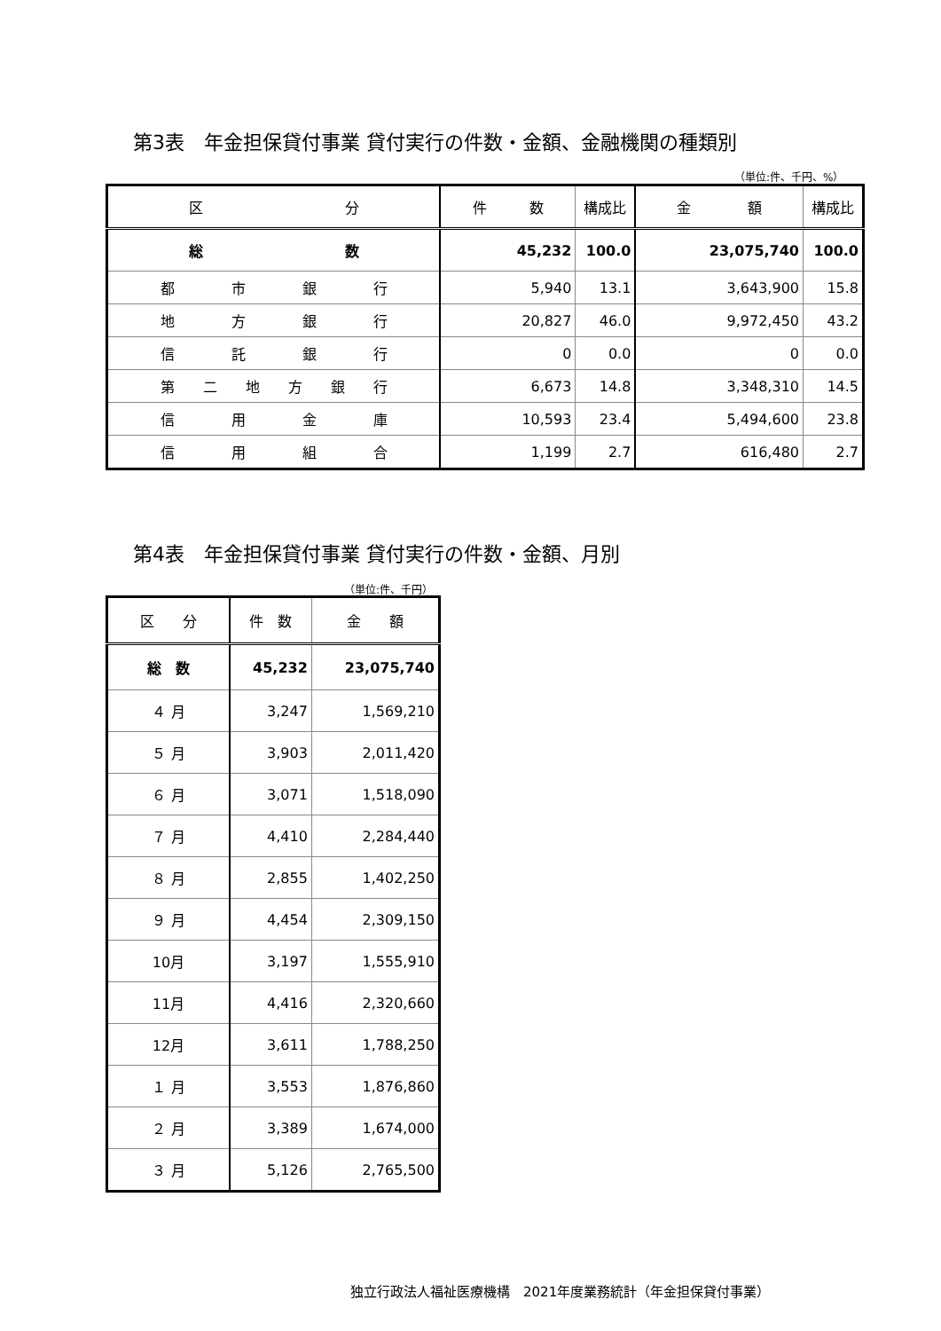第3表　年金担保貸付事業 貸付実行の件数・金額、金融機関の種類別
（単位:件、千円、%）
| 区 分 | 件 数 | 構成比 | 金 額 | 構成比 |
| --- | --- | --- | --- | --- |
| 総 数 | 45,232 | 100.0 | 23,075,740 | 100.0 |
| 都 市 銀 行 | 5,940 | 13.1 | 3,643,900 | 15.8 |
| 地 方 銀 行 | 20,827 | 46.0 | 9,972,450 | 43.2 |
| 信 託 銀 行 | 0 | 0.0 | 0 | 0.0 |
| 第 二 地 方 銀 行 | 6,673 | 14.8 | 3,348,310 | 14.5 |
| 信 用 金 庫 | 10,593 | 23.4 | 5,494,600 | 23.8 |
| 信 用 組 合 | 1,199 | 2.7 | 616,480 | 2.7 |
第4表　年金担保貸付事業 貸付実行の件数・金額、月別
（単位:件、千円）
| 区 分 | 件 数 | 金 額 |
| --- | --- | --- |
| 総 数 | 45,232 | 23,075,740 |
| ４ 月 | 3,247 | 1,569,210 |
| ５ 月 | 3,903 | 2,011,420 |
| ６ 月 | 3,071 | 1,518,090 |
| ７ 月 | 4,410 | 2,284,440 |
| ８ 月 | 2,855 | 1,402,250 |
| ９ 月 | 4,454 | 2,309,150 |
| 10月 | 3,197 | 1,555,910 |
| 11月 | 4,416 | 2,320,660 |
| 12月 | 3,611 | 1,788,250 |
| １ 月 | 3,553 | 1,876,860 |
| ２ 月 | 3,389 | 1,674,000 |
| ３ 月 | 5,126 | 2,765,500 |
独立行政法人福祉医療機構　2021年度業務統計（年金担保貸付事業）